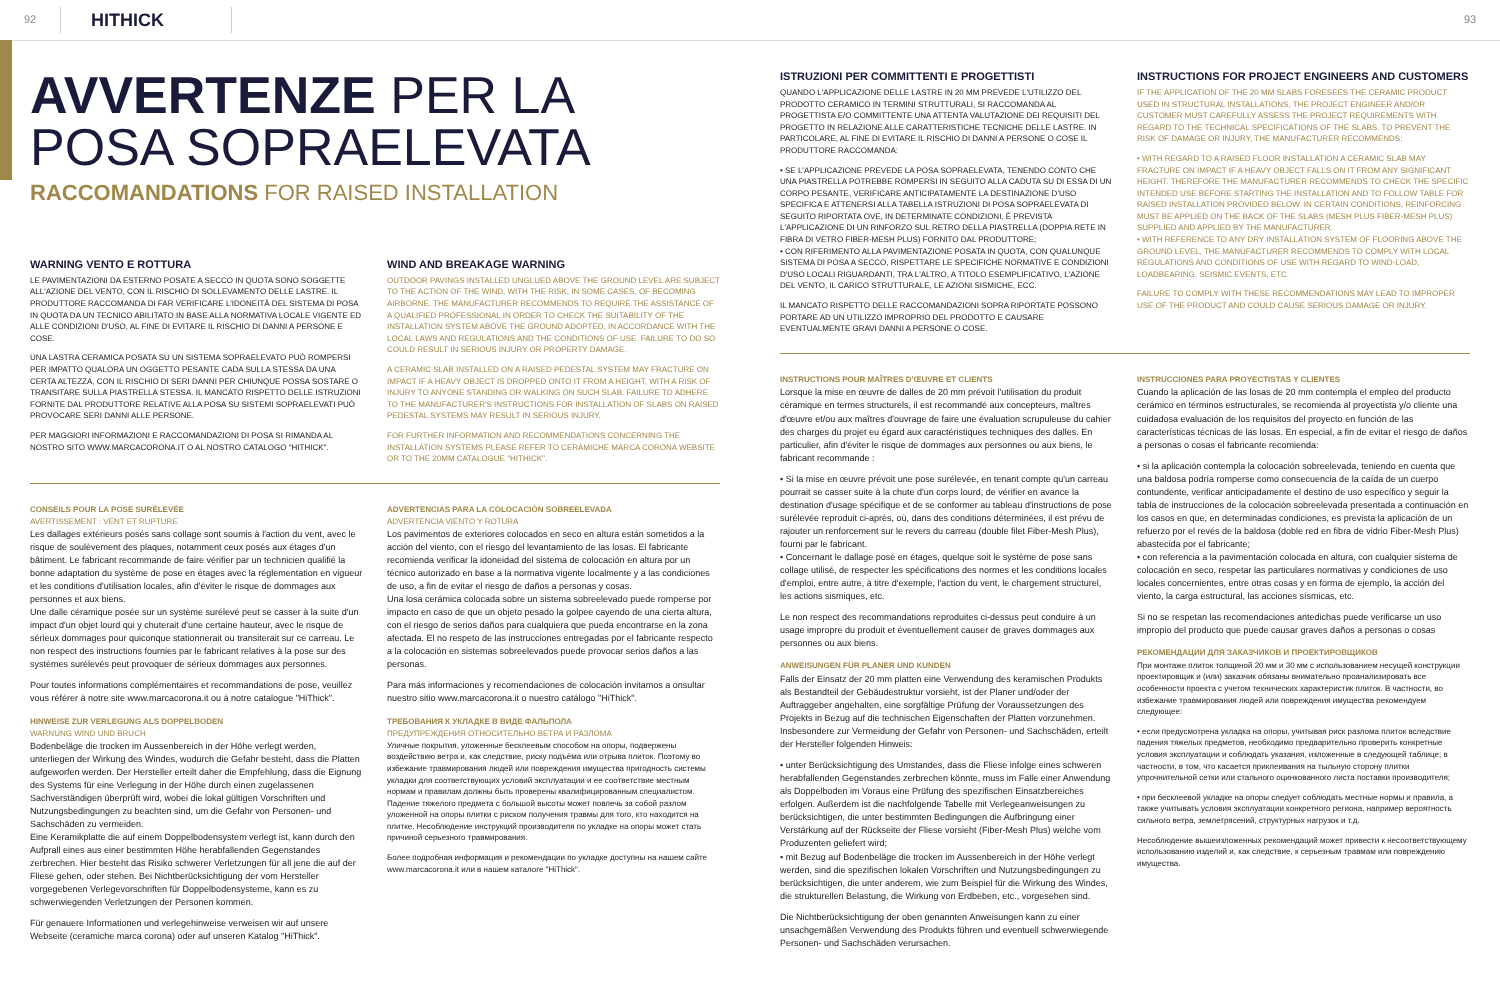92 HITHICK 93
AVVERTENZE PER LA
POSA SOPRAELEVATA
RACCOMANDATIONS FOR RAISED INSTALLATION
WARNING VENTO E ROTTURA
LE PAVIMENTAZIONI DA ESTERNO POSATE A SECCO IN QUOTA SONO SOGGETTE ALL'AZIONE DEL VENTO, CON IL RISCHIO DI SOLLEVAMENTO DELLE LASTRE. IL PRODUTTORE RACCOMANDA DI FAR VERIFICARE L'IDONEITÀ DEL SISTEMA DI POSA IN QUOTA DA UN TECNICO ABILITATO IN BASE ALLA NORMATIVA LOCALE VIGENTE ED ALLE CONDIZIONI D'USO, AL FINE DI EVITARE IL RISCHIO DI DANNI A PERSONE E COSE.
UNA LASTRA CERAMICA POSATA SU UN SISTEMA SOPRAELEVATO PUÒ ROMPERSI PER IMPATTO QUALORA UN OGGETTO PESANTE CADA SULLA STESSA DA UNA CERTA ALTEZZA, CON IL RISCHIO DI SERI DANNI PER CHIUNQUE POSSA SOSTARE O TRANSITARE SULLA PIASTRELLA STESSA. IL MANCATO RISPETTO DELLE ISTRUZIONI FORNITE DAL PRODUTTORE RELATIVE ALLA POSA SU SISTEMI SOPRAELEVATI PUÒ PROVOCARE SERI DANNI ALLE PERSONE.
PER MAGGIORI INFORMAZIONI E RACCOMANDAZIONI DI POSA SI RIMANDA AL NOSTRO SITO WWW.MARCACORONA.IT O AL NOSTRO CATALOGO "HITHICK".
WIND AND BREAKAGE WARNING
OUTDOOR PAVINGS INSTALLED UNGLUED ABOVE THE GROUND LEVEL ARE SUBJECT TO THE ACTION OF THE WIND, WITH THE RISK, IN SOME CASES, OF BECOMING AIRBORNE. THE MANUFACTURER RECOMMENDS TO REQUIRE THE ASSISTANCE OF A QUALIFIED PROFESSIONAL IN ORDER TO CHECK THE SUITABILITY OF THE INSTALLATION SYSTEM ABOVE THE GROUND ADOPTED, IN ACCORDANCE WITH THE LOCAL LAWS AND REGULATIONS AND THE CONDITIONS OF USE. FAILURE TO DO SO COULD RESULT IN SERIOUS INJURY OR PROPERTY DAMAGE.
A CERAMIC SLAB INSTALLED ON A RAISED PEDESTAL SYSTEM MAY FRACTURE ON IMPACT IF A HEAVY OBJECT IS DROPPED ONTO IT FROM A HEIGHT, WITH A RISK OF INJURY TO ANYONE STANDING OR WALKING ON SUCH SLAB. FAILURE TO ADHERE TO THE MANUFACTURER'S INSTRUCTIONS FOR INSTALLATION OF SLABS ON RAISED PEDESTAL SYSTEMS MAY RESULT IN SERIOUS INJURY.
FOR FURTHER INFORMATION AND RECOMMENDATIONS CONCERNING THE INSTALLATION SYSTEMS PLEASE REFER TO CERAMICHE MARCA CORONA WEBSITE OR TO THE 20MM CATALOGUE "HITHICK".
CONSEILS POUR LA POSE SURÉLEVÉE
AVERTISSEMENT : VENT ET RUPTURE
Les dallages extérieurs posés sans collage sont soumis à l'action du vent, avec le risque de soulèvement des plaques, notamment ceux posés aux étages d'un bâtiment. Le fabricant recommande de faire vérifier par un technicien qualifié la bonne adaptation du système de pose en étages avec la réglementation en vigueur et les conditions d'utilisation locales, afin d'éviter le risque de dommages aux personnes et aux biens.
Une dalle céramique posée sur un système surélevé peut se casser à la suite d'un impact d'un objet lourd qui y chuterait d'une certaine hauteur, avec le risque de sérieux dommages pour quiconque stationnerait ou transiterait sur ce carreau. Le non respect des instructions fournies par le fabricant relatives à la pose sur des systèmes surélevés peut provoquer de sérieux dommages aux personnes.
Pour toutes informations complémentaires et recommandations de pose, veuillez vous référer à notre site www.marcacorona.it ou à notre catalogue "HiThick".
HINWEISE ZUR VERLEGUNG ALS DOPPELBODEN
WARNUNG WIND UND BRUCH
Bodenbeläge die trocken im Aussenbereich in der Höhe verlegt werden, unterliegen der Wirkung des Windes, wodurch die Gefahr besteht, dass die Platten aufgeworfen werden. Der Hersteller erteilt daher die Empfehlung, dass die Eignung des Systems für eine Verlegung in der Höhe durch einen zugelassenen Sachverständigen überprüft wird, wobei die lokal gültigen Vorschriften und Nutzungsbedingungen zu beachten sind, um die Gefahr von Personen- und Sachschäden zu vermeiden.
Eine Keramikplatte die auf einem Doppelbodensystem verlegt ist, kann durch den Aufprall eines aus einer bestimmten Höhe herabfallenden Gegenstandes zerbrechen. Hier besteht das Risiko schwerer Verletzungen für all jene die auf der Fliese gehen, oder stehen. Bei Nichtberücksichtigung der vom Hersteller vorgegebenen Verlegevorschriften für Doppelbodensysteme, kann es zu schwerwiegenden Verletzungen der Personen kommen.
Für genauere Informationen und verlegehinweise verweisen wir auf unsere Webseite (ceramiche marca corona) oder auf unseren Katalog "HiThick".
ADVERTENCIAS PARA LA COLOCACIÓN SOBREELEVADA
ADVERTENCIA VIENTO Y ROTURA
Los pavimentos de exteriores colocados en seco en altura están sometidos a la acción del viento, con el riesgo del levantamiento de las losas. El fabricante recomienda verificar la idoneidad del sistema de colocación en altura por un técnico autorizado en base a la normativa vigente localmente y a las condiciones de uso, a fin de evitar el riesgo de daños a personas y cosas.
Una losa cerámica colocada sobre un sistema sobreelevado puede romperse por impacto en caso de que un objeto pesado la golpee cayendo de una cierta altura, con el riesgo de serios daños para cualquiera que pueda encontrarse en la zona afectada. El no respeto de las instrucciones entregadas por el fabricante respecto a la colocación en sistemas sobreelevados puede provocar serios daños a las personas.
Para más informaciones y recomendaciones de colocación invitamos a onsultar nuestro sitio www.marcacorona.it o nuestro catálogo "HiThick".
ТРЕБОВАНИЯ К УКЛАДКЕ В ВИДЕ ФАЛЬПОЛА
ПРЕДУПРЕЖДЕНИЯ ОТНОСИТЕЛЬНО ВЕТРА И РАЗЛОМА
Уличные покрытия, уложенные бесклеевым способом на опоры, подвержены воздействию ветра и, как следствие, риску подъёма или отрыва плиток. Поэтому во избежание травмирования людей или повреждения имущества пригодность системы укладки для соответствующих условий эксплуатации и ее соответствие местным нормам и правилам должны быть проверены квалифицированным специалистом.
Падение тяжелого предмета с большой высоты может повлечь за собой разлом уложенной на опоры плитки с риском получения травмы для того, кто находится на плитке. Несоблюдение инструкций производителя по укладке на опоры может стать причиной серьезного травмирования.
Более подробная информация и рекомендации по укладке доступны на нашем сайте www.marcacorona.it или в нашем каталоге "HiThick".
ISTRUZIONI PER COMMITTENTI E PROGETTISTI
QUANDO L'APPLICAZIONE DELLE LASTRE IN 20 MM PREVEDE L'UTILIZZO DEL PRODOTTO CERAMICO IN TERMINI STRUTTURALI, SI RACCOMANDA AL PROGETTISTA E/O COMMITTENTE UNA ATTENTA VALUTAZIONE DEI REQUISITI DEL PROGETTO IN RELAZIONE ALLE CARATTERISTICHE TECNICHE DELLE LASTRE. IN PARTICOLARE, AL FINE DI EVITARE IL RISCHIO DI DANNI A PERSONE O COSE IL PRODUTTORE RACCOMANDA:
• SE L'APPLICAZIONE PREVEDE LA POSA SOPRAELEVATA, TENENDO CONTO CHE UNA PIASTRELLA POTREBBE ROMPERSI IN SEGUITO ALLA CADUTA SU DI ESSA DI UN CORPO PESANTE, VERIFICARE ANTICIPATAMENTE LA DESTINAZIONE D'USO SPECIFICA E ATTENERSI ALLA TABELLA ISTRUZIONI DI POSA SOPRAELEVATA DI SEGUITO RIPORTATA OVE, IN DETERMINATE CONDIZIONI, È PREVISTA L'APPLICAZIONE DI UN RINFORZO SUL RETRO DELLA PIASTRELLA (DOPPIA RETE IN FIBRA DI VETRO FIBER-MESH PLUS) FORNITO DAL PRODUTTORE;
• CON RIFERIMENTO ALLA PAVIMENTAZIONE POSATA IN QUOTA, CON QUALUNQUE SISTEMA DI POSA A SECCO, RISPETTARE LE SPECIFICHE NORMATIVE E CONDIZIONI D'USO LOCALI RIGUARDANTI, TRA L'ALTRO, A TITOLO ESEMPLIFICATIVO, L'AZIONE DEL VENTO, IL CARICO STRUTTURALE, LE AZIONI SISMICHE, ECC.
IL MANCATO RISPETTO DELLE RACCOMANDAZIONI SOPRA RIPORTATE POSSONO PORTARE AD UN UTILIZZO IMPROPRIO DEL PRODOTTO E CAUSARE EVENTUALMENTE GRAVI DANNI A PERSONE O COSE.
INSTRUCTIONS FOR PROJECT ENGINEERS AND CUSTOMERS
IF THE APPLICATION OF THE 20 MM SLABS FORESEES THE CERAMIC PRODUCT USED IN STRUCTURAL INSTALLATIONS, THE PROJECT ENGINEER AND/OR CUSTOMER MUST CAREFULLY ASSESS THE PROJECT REQUIREMENTS WITH REGARD TO THE TECHNICAL SPECIFICATIONS OF THE SLABS. TO PREVENT THE RISK OF DAMAGE OR INJURY, THE MANUFACTURER RECOMMENDS:
• WITH REGARD TO A RAISED FLOOR INSTALLATION A CERAMIC SLAB MAY FRACTURE ON IMPACT IF A HEAVY OBJECT FALLS ON IT FROM ANY SIGNIFICANT HEIGHT. THEREFORE THE MANUFACTURER RECOMMENDS TO CHECK THE SPECIFIC INTENDED USE BEFORE STARTING THE INSTALLATION AND TO FOLLOW TABLE FOR RAISED INSTALLATION PROVIDED BELOW. IN CERTAIN CONDITIONS, REINFORCING MUST BE APPLIED ON THE BACK OF THE SLABS (MESH PLUS FIBER-MESH PLUS) SUPPLIED AND APPLIED BY THE MANUFACTURER.
• WITH REFERENCE TO ANY DRY INSTALLATION SYSTEM OF FLOORING ABOVE THE GROUND LEVEL, THE MANUFACTURER RECOMMENDS TO COMPLY WITH LOCAL REGULATIONS AND CONDITIONS OF USE WITH REGARD TO WIND-LOAD, LOADBEARING, SEISMIC EVENTS, ETC.
FAILURE TO COMPLY WITH THESE RECOMMENDATIONS MAY LEAD TO IMPROPER USE OF THE PRODUCT AND COULD CAUSE SERIOUS DAMAGE OR INJURY.
INSTRUCTIONS POUR MAÎTRES D'ŒUVRE ET CLIENTS
Lorsque la mise en œuvre de dalles de 20 mm prévoit l'utilisation du produit céramique en termes structurels, il est recommandé aux concepteurs, maîtres d'œuvre et/ou aux maîtres d'ouvrage de faire une évaluation scrupuleuse du cahier des charges du projet eu égard aux caractéristiques techniques des dalles. En particulier, afin d'éviter le risque de dommages aux personnes ou aux biens, le fabricant recommande :
• Si la mise en œuvre prévoit une pose surélevée, en tenant compte qu'un carreau pourrait se casser suite à la chute d'un corps lourd, de vérifier en avance la destination d'usage spécifique et de se conformer au tableau d'instructions de pose surélevée reproduit ci-après, où, dans des conditions déterminées, il est prévu de rajouter un renforcement sur le revers du carreau (double filet Fiber-Mesh Plus), fourni par le fabricant.
• Concernant le dallage posé en étages, quelque soit le système de pose sans collage utilisé, de respecter les spécifications des normes et les conditions locales d'emploi, entre autre, à titre d'exemple, l'action du vent, le chargement structurel, les actions sismiques, etc.
Le non respect des recommandations reproduites ci-dessus peut conduire à un usage impropre du produit et éventuellement causer de graves dommages aux personnes ou aux biens.
ANWEISUNGEN FÜR PLANER UND KUNDEN
Falls der Einsatz der 20 mm platten eine Verwendung des keramischen Produkts als Bestandteil der Gebäudestruktur vorsieht, ist der Planer und/oder der Auftraggeber angehalten, eine sorgfältige Prüfung der Voraussetzungen des Projekts in Bezug auf die technischen Eigenschaften der Platten vorzunehmen. Insbesondere zur Vermeidung der Gefahr von Personen- und Sachschäden, erteilt der Hersteller folgenden Hinweis:
• unter Berücksichtigung des Umstandes, dass die Fliese infolge eines schweren herabfallenden Gegenstandes zerbrechen könnte, muss im Falle einer Anwendung als Doppelboden im Voraus eine Prüfung des spezifischen Einsatzbereiches erfolgen. Außerdem ist die nachfolgende Tabelle mit Verlegeanweisungen zu berücksichtigen, die unter bestimmten Bedingungen die Aufbringung einer Verstärkung auf der Rückseite der Fliese vorsieht (Fiber-Mesh Plus) welche vom Produzenten geliefert wird;
• mit Bezug auf Bodenbeläge die trocken im Aussenbereich in der Höhe verlegt werden, sind die spezifischen lokalen Vorschriften und Nutzungsbedingungen zu berücksichtigen, die unter anderem, wie zum Beispiel für die Wirkung des Windes, die strukturellen Belastung, die Wirkung von Erdbeben, etc., vorgesehen sind.
Die Nichtberücksichtigung der oben genannten Anweisungen kann zu einer unsachgemäßen Verwendung des Produkts führen und eventuell schwerwiegende Personen- und Sachschäden verursachen.
INSTRUCCIONES PARA PROYECTISTAS Y CLIENTES
Cuando la aplicación de las losas de 20 mm contempla el empleo del producto cerámico en términos estructurales, se recomienda al proyectista y/o cliente una cuidadosa evaluación de los requisitos del proyecto en función de las características técnicas de las losas. En especial, a fin de evitar el riesgo de daños a personas o cosas el fabricante recomienda:
• si la aplicación contempla la colocación sobreelevada, teniendo en cuenta que una baldosa podría romperse como consecuencia de la caída de un cuerpo contundente, verificar anticipadamente el destino de uso específico y seguir la tabla de instrucciones de la colocación sobreelevada presentada a continuación en los casos en que, en determinadas condiciones, es prevista la aplicación de un refuerzo por el revés de la baldosa (doble red en fibra de vidrio Fiber-Mesh Plus) abastecida por el fabricante;
• con referencia a la pavimentación colocada en altura, con cualquier sistema de colocación en seco, respetar las particulares normativas y condiciones de uso locales concernientes, entre otras cosas y en forma de ejemplo, la acción del viento, la carga estructural, las acciones sísmicas, etc.
Si no se respetan las recomendaciones antedichas puede verificarse un uso impropio del producto que puede causar graves daños a personas o cosas
РЕКОМЕНДАЦИИ ДЛЯ ЗАКАЗЧИКОВ И ПРОЕКТИРОВЩИКОВ
При монтаже плиток толщиной 20 мм и 30 мм с использованием несущей конструкции проектировщик и (или) заказчик обязаны внимательно проанализировать все особенности проекта с учетом технических характеристик плиток. В частности, во избежание травмирования людей или повреждения имущества рекомендуем следующее:
• если предусмотрена укладка на опоры, учитывая риск разлома плиток вследствие падения тяжелых предметов, необходимо предварительно проверить конкретные условия эксплуатации и соблюдать указания, изложенные в следующей таблице; в частности, в том, что касается приклеивания на тыльную сторону плитки упрочнительной сетки или стального оцинкованного листа поставки производителя;
• при бесклеевой укладке на опоры следует соблюдать местные нормы и правила, а также учитывать условия эксплуатации конкретного региона, например вероятность сильного ветра, землетрясений, структурных нагрузок и т.д.
Несоблюдение вышеизложенных рекомендаций может привести к несоответствующему использованию изделий и, как следствие, к серьезным травмам или повреждению имущества.